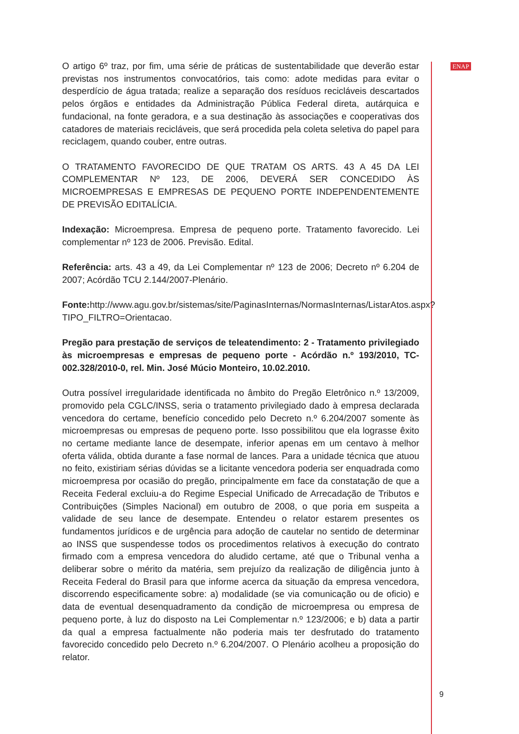O artigo 6º traz, por fim, uma série de práticas de sustentabilidade que deverão estar previstas nos instrumentos convocatórios, tais como: adote medidas para evitar o desperdício de água tratada; realize a separação dos resíduos recicláveis descartados pelos órgãos e entidades da Administração Pública Federal direta, autárquica e fundacional, na fonte geradora, e a sua destinação às associações e cooperativas dos catadores de materiais recicláveis, que será procedida pela coleta seletiva do papel para reciclagem, quando couber, entre outras.
O TRATAMENTO FAVORECIDO DE QUE TRATAM OS ARTS. 43 A 45 DA LEI COMPLEMENTAR Nº 123, DE 2006, DEVERÁ SER CONCEDIDO ÀS MICROEMPRESAS E EMPRESAS DE PEQUENO PORTE INDEPENDENTEMENTE DE PREVISÃO EDITALÍCIA.
Indexação: Microempresa. Empresa de pequeno porte. Tratamento favorecido. Lei complementar nº 123 de 2006. Previsão. Edital.
Referência: arts. 43 a 49, da Lei Complementar nº 123 de 2006; Decreto nº 6.204 de 2007; Acórdão TCU 2.144/2007-Plenário.
Fonte: http://www.agu.gov.br/sistemas/site/PaginasInternas/NormasInternas/ListarAtos.aspx?TIPO_FILTRO=Orientacao.
Pregão para prestação de serviços de teleatendimento: 2 - Tratamento privilegiado às microempresas e empresas de pequeno porte - Acórdão n.º 193/2010, TC-002.328/2010-0, rel. Min. José Múcio Monteiro, 10.02.2010.
Outra possível irregularidade identificada no âmbito do Pregão Eletrônico n.º 13/2009, promovido pela CGLC/INSS, seria o tratamento privilegiado dado à empresa declarada vencedora do certame, benefício concedido pelo Decreto n.º 6.204/2007 somente às microempresas ou empresas de pequeno porte. Isso possibilitou que ela lograsse êxito no certame mediante lance de desempate, inferior apenas em um centavo à melhor oferta válida, obtida durante a fase normal de lances. Para a unidade técnica que atuou no feito, existiriam sérias dúvidas se a licitante vencedora poderia ser enquadrada como microempresa por ocasião do pregão, principalmente em face da constatação de que a Receita Federal excluiu-a do Regime Especial Unificado de Arrecadação de Tributos e Contribuições (Simples Nacional) em outubro de 2008, o que poria em suspeita a validade de seu lance de desempate. Entendeu o relator estarem presentes os fundamentos jurídicos e de urgência para adoção de cautelar no sentido de determinar ao INSS que suspendesse todos os procedimentos relativos à execução do contrato firmado com a empresa vencedora do aludido certame, até que o Tribunal venha a deliberar sobre o mérito da matéria, sem prejuízo da realização de diligência junto à Receita Federal do Brasil para que informe acerca da situação da empresa vencedora, discorrendo especificamente sobre: a) modalidade (se via comunicação ou de oficio) e data de eventual desenquadramento da condição de microempresa ou empresa de pequeno porte, à luz do disposto na Lei Complementar n.º 123/2006; e b) data a partir da qual a empresa factualmente não poderia mais ter desfrutado do tratamento favorecido concedido pelo Decreto n.º 6.204/2007. O Plenário acolheu a proposição do relator.
ENAP
9